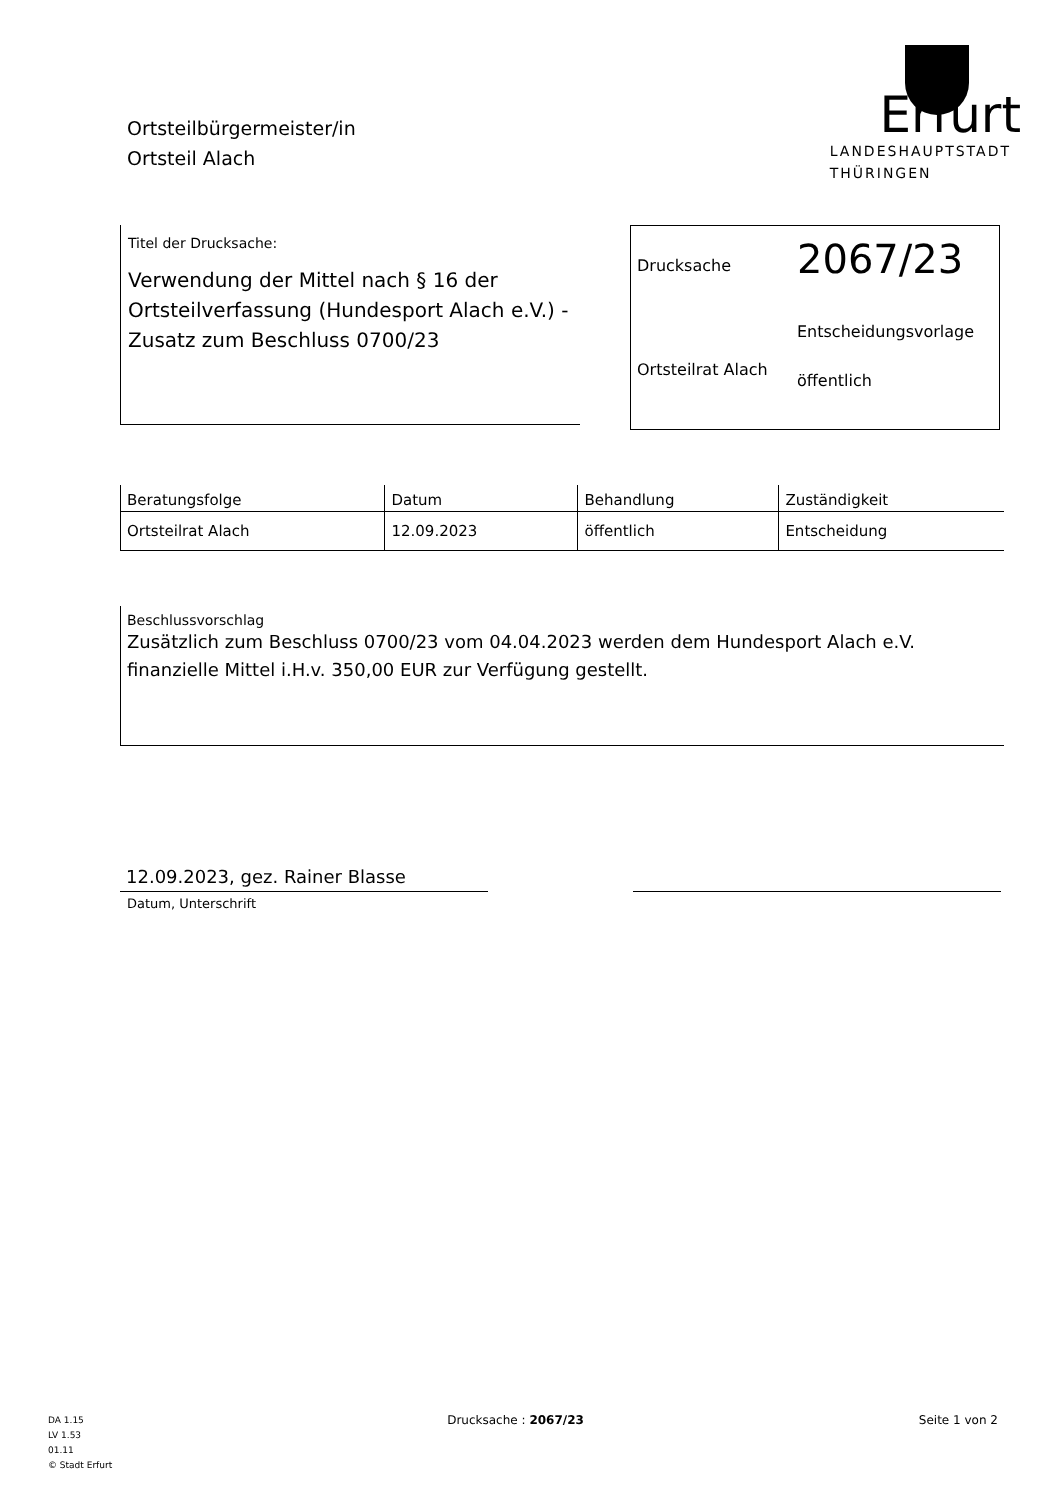Ortsteilbürgermeister/in
Ortsteil Alach
Erfurt
LANDESHAUPTSTADT
THÜRINGEN
Titel der Drucksache:
Verwendung der Mittel nach § 16 der Ortsteilverfassung (Hundesport Alach e.V.) - Zusatz zum Beschluss 0700/23
Drucksache
Ortsteilrat Alach
2067/23
Entscheidungsvorlage
öffentlich
| Beratungsfolge | Datum | Behandlung | Zuständigkeit |
| --- | --- | --- | --- |
| Ortsteilrat Alach | 12.09.2023 | öffentlich | Entscheidung |
Beschlussvorschlag
Zusätzlich zum Beschluss 0700/23 vom 04.04.2023 werden dem Hundesport Alach e.V. finanzielle Mittel i.H.v. 350,00 EUR zur Verfügung gestellt.
12.09.2023, gez. Rainer Blasse
Datum, Unterschrift
DA 1.15
LV 1.53
01.11
© Stadt Erfurt
Drucksache : 2067/23 Seite 1 von 2